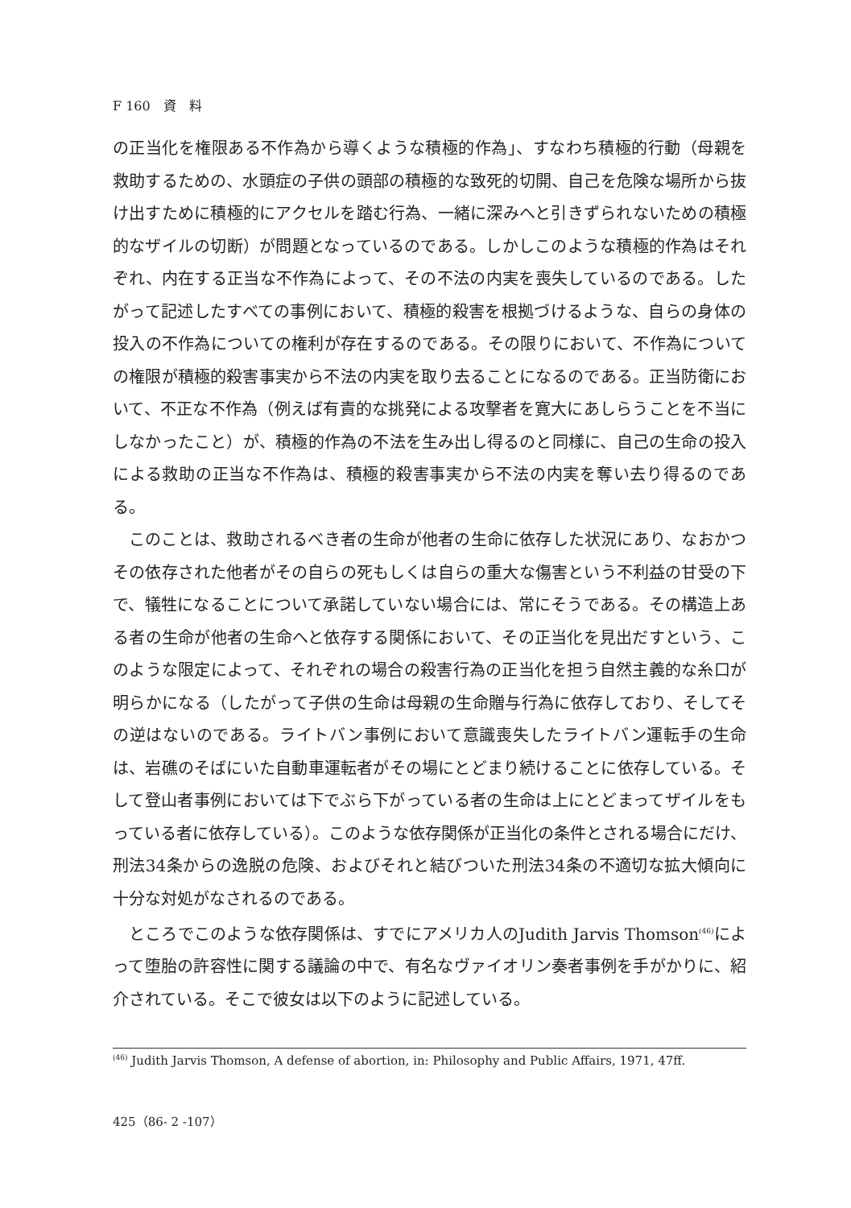F 160　資　料
の正当化を権限ある不作為から導くような積極的作為」、すなわち積極的行動（母親を救助するための、水頭症の子供の頭部の積極的な致死的切開、自己を危険な場所から抜け出すために積極的にアクセルを踏む行為、一緒に深みへと引きずられないための積極的なザイルの切断）が問題となっているのである。しかしこのような積極的作為はそれぞれ、内在する正当な不作為によって、その不法の内実を喪失しているのである。したがって記述したすべての事例において、積極的殺害を根拠づけるような、自らの身体の投入の不作為についての権利が存在するのである。その限りにおいて、不作為についての権限が積極的殺害事実から不法の内実を取り去ることになるのである。正当防衛において、不正な不作為（例えば有責的な挑発による攻撃者を寛大にあしらうことを不当にしなかったこと）が、積極的作為の不法を生み出し得るのと同様に、自己の生命の投入による救助の正当な不作為は、積極的殺害事実から不法の内実を奪い去り得るのである。
このことは、救助されるべき者の生命が他者の生命に依存した状況にあり、なおかつその依存された他者がその自らの死もしくは自らの重大な傷害という不利益の甘受の下で、犠牲になることについて承諾していない場合には、常にそうである。その構造上ある者の生命が他者の生命へと依存する関係において、その正当化を見出だすという、このような限定によって、それぞれの場合の殺害行為の正当化を担う自然主義的な糸口が明らかになる（したがって子供の生命は母親の生命贈与行為に依存しており、そしてその逆はないのである。ライトバン事例において意識喪失したライトバン運転手の生命は、岩礁のそばにいた自動車運転者がその場にとどまり続けることに依存している。そして登山者事例においては下でぶら下がっている者の生命は上にとどまってザイルをもっている者に依存している）。このような依存関係が正当化の条件とされる場合にだけ、刑法34条からの逸脱の危険、およびそれと結びついた刑法34条の不適切な拡大傾向に十分な対処がなされるのである。
ところでこのような依存関係は、すでにアメリカ人のJudith Jarvis Thomson<sup>(46)</sup>によって堕胎の許容性に関する議論の中で、有名なヴァイオリン奏者事例を手がかりに、紹介されている。そこで彼女は以下のように記述している。
<sup>(46)</sup> Judith Jarvis Thomson, A defense of abortion, in: Philosophy and Public Affairs, 1971, 47ff.
425（86- 2 -107）